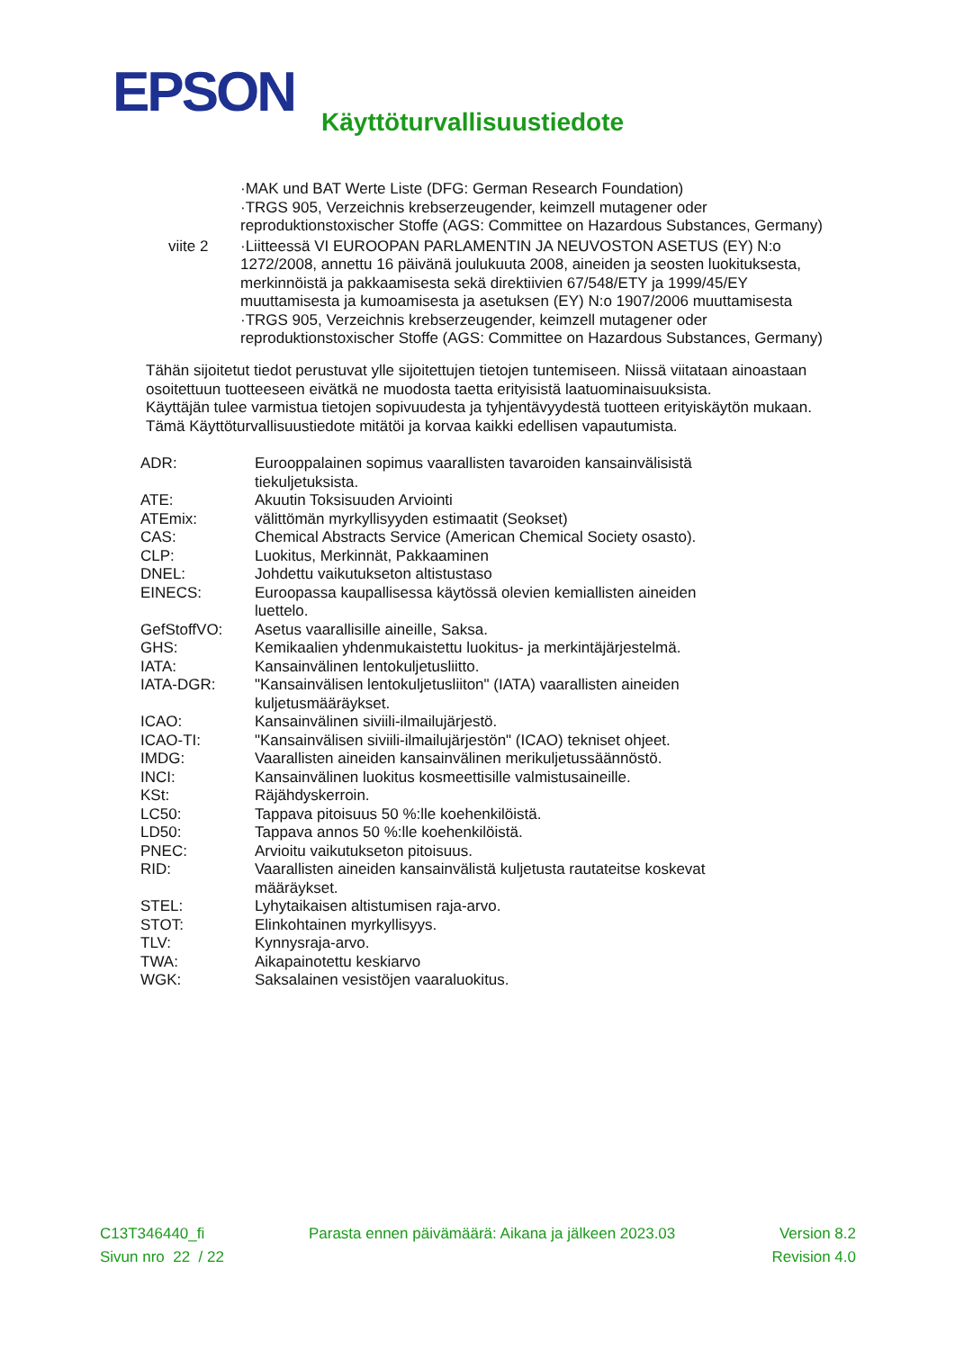EPSON
Käyttöturvallisuustiedote
| | ·MAK und BAT Werte Liste (DFG: German Research Foundation) ·TRGS 905, Verzeichnis krebserzeugender, keimzell mutagener oder reproduktionstoxischer Stoffe (AGS: Committee on Hazardous Substances, Germany) |
| viite 2 | ·Liitteessä VI EUROOPAN PARLAMENTIN JA NEUVOSTON ASETUS (EY) N:o 1272/2008, annettu 16 päivänä joulukuuta 2008, aineiden ja seosten luokituksesta, merkinnöistä ja pakkaamisesta sekä direktiivien 67/548/ETY ja 1999/45/EY muuttamisesta ja kumoamisesta ja asetuksen (EY) N:o 1907/2006 muuttamisesta ·TRGS 905, Verzeichnis krebserzeugender, keimzell mutagener oder reproduktionstoxischer Stoffe (AGS: Committee on Hazardous Substances, Germany) |
Tähän sijoitetut tiedot perustuvat ylle sijoitettujen tietojen tuntemiseen. Niissä viitataan ainoastaan osoitettuun tuotteeseen eivätkä ne muodosta taetta erityisistä laatuominaisuuksista.
Käyttäjän tulee varmistua tietojen sopivuudesta ja tyhjentävyydestä tuotteen erityiskäytön mukaan.
Tämä Käyttöturvallisuustiedote mitätöi ja korvaa kaikki edellisen vapautumista.
| ADR: | Eurooppalainen sopimus vaarallisten tavaroiden kansainvälisistä tiekuljetuksista. |
| ATE: | Akuutin Toksisuuden Arviointi |
| ATEmix: | välittömän myrkyllisyyden estimaatit (Seokset) |
| CAS: | Chemical Abstracts Service (American Chemical Society osasto). |
| CLP: | Luokitus, Merkinnät, Pakkaaminen |
| DNEL: | Johdettu vaikutukseton altistustaso |
| EINECS: | Euroopassa kaupallisessa käytössä olevien kemiallisten aineiden luettelo. |
| GefStoffVO: | Asetus vaarallisille aineille, Saksa. |
| GHS: | Kemikaalien yhdenmukaistettu luokitus- ja merkintäjärjestelmä. |
| IATA: | Kansainvälinen lentokuljetusliitto. |
| IATA-DGR: | "Kansainvälisen lentokuljetusliiton" (IATA) vaarallisten aineiden kuljetusmääräykset. |
| ICAO: | Kansainvälinen siviili-ilmailujärjestö. |
| ICAO-TI: | "Kansainvälisen siviili-ilmailujärjestön" (ICAO) tekniset ohjeet. |
| IMDG: | Vaarallisten aineiden kansainvälinen merikuljetussäännöstö. |
| INCI: | Kansainvälinen luokitus kosmeettisille valmistusaineille. |
| KSt: | Räjähdyskerroin. |
| LC50: | Tappava pitoisuus 50 %:lle koehenkilöistä. |
| LD50: | Tappava annos 50 %:lle koehenkilöistä. |
| PNEC: | Arvioitu vaikutukseton pitoisuus. |
| RID: | Vaarallisten aineiden kansainvälistä kuljetusta rautateitse koskevat määräykset. |
| STEL: | Lyhytaikaisen altistumisen raja-arvo. |
| STOT: | Elinkohtainen myrkyllisyys. |
| TLV: | Kynnysraja-arvo. |
| TWA: | Aikapainotettu keskiarvo |
| WGK: | Saksalainen vesistöjen vaaraluokitus. |
C13T346440_fi Parasta ennen päivämäärä: Aikana ja jälkeen 2023.03 Version 8.2
Sivun nro 22 / 22 Revision 4.0